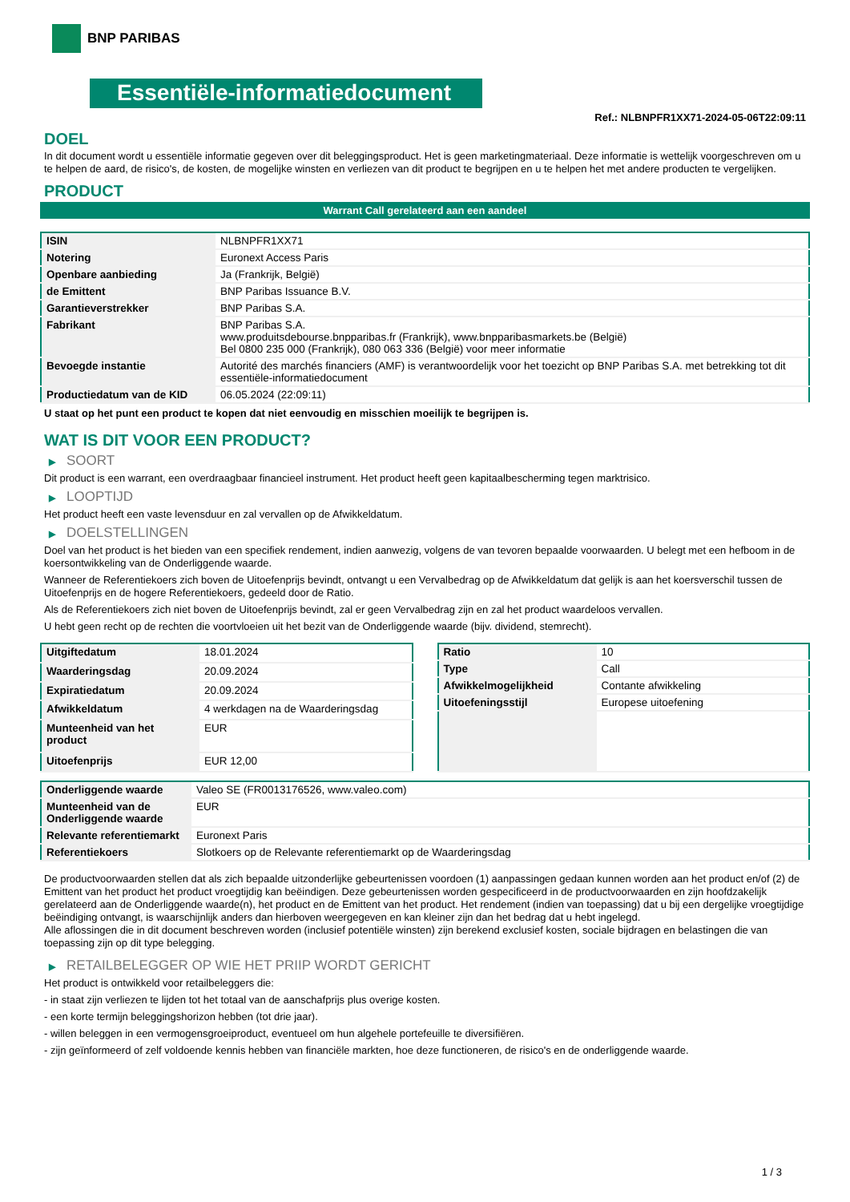BNP PARIBAS
Essentiële-informatiedocument
Ref.: NLBNPFR1XX71-2024-05-06T22:09:11
DOEL
In dit document wordt u essentiële informatie gegeven over dit beleggingsproduct. Het is geen marketingmateriaal. Deze informatie is wettelijk voorgeschreven om u te helpen de aard, de risico's, de kosten, de mogelijke winsten en verliezen van dit product te begrijpen en u te helpen het met andere producten te vergelijken.
PRODUCT
Warrant Call gerelateerd aan een aandeel
| ISIN | NLBNPFR1XX71 |
| Notering | Euronext Access Paris |
| Openbare aanbieding | Ja (Frankrijk, België) |
| de Emittent | BNP Paribas Issuance B.V. |
| Garantieverstrekker | BNP Paribas S.A. |
| Fabrikant | BNP Paribas S.A. www.produitsdebourse.bnpparibas.fr (Frankrijk), www.bnpparibasmarkets.be (België) Bel 0800 235 000 (Frankrijk), 080 063 336 (België) voor meer informatie |
| Bevoegde instantie | Autorité des marchés financiers (AMF) is verantwoordelijk voor het toezicht op BNP Paribas S.A. met betrekking tot dit essentiële-informatiedocument |
| Productiedatum van de KID | 06.05.2024 (22:09:11) |
U staat op het punt een product te kopen dat niet eenvoudig en misschien moeilijk te begrijpen is.
WAT IS DIT VOOR EEN PRODUCT?
▶ SOORT
Dit product is een warrant, een overdraagbaar financieel instrument. Het product heeft geen kapitaalbescherming tegen marktrisico.
▶ LOOPTIJD
Het product heeft een vaste levensduur en zal vervallen op de Afwikkeldatum.
▶ DOELSTELLINGEN
Doel van het product is het bieden van een specifiek rendement, indien aanwezig, volgens de van tevoren bepaalde voorwaarden. U belegt met een hefboom in de koersontwikkeling van de Onderliggende waarde.
Wanneer de Referentiekoers zich boven de Uitoefenprijs bevindt, ontvangt u een Vervalbedrag op de Afwikkeldatum dat gelijk is aan het koersverschil tussen de Uitoefenprijs en de hogere Referentiekoers, gedeeld door de Ratio.
Als de Referentiekoers zich niet boven de Uitoefenprijs bevindt, zal er geen Vervalbedrag zijn en zal het product waardeloos vervallen.
U hebt geen recht op de rechten die voortvloeien uit het bezit van de Onderliggende waarde (bijv. dividend, stemrecht).
| Uitgiftedatum | 18.01.2024 |
| Waarderingsdag | 20.09.2024 |
| Expiratiedatum | 20.09.2024 |
| Afwikkeldatum | 4 werkdagen na de Waarderingsdag |
| Munteenheid van het product | EUR |
| Uitoefenprijs | EUR 12,00 |
| Ratio | 10 |
| Type | Call |
| Afwikkelmogelijkheid | Contante afwikkeling |
| Uitoefeningsstijl | Europese uitoefening |
| Onderliggende waarde | Valeo SE (FR0013176526, www.valeo.com) |
| Munteenheid van de Onderliggende waarde | EUR |
| Relevante referentiemarkt | Euronext Paris |
| Referentiekoers | Slotkoers op de Relevante referentiemarkt op de Waarderingsdag |
De productvoorwaarden stellen dat als zich bepaalde uitzonderlijke gebeurtenissen voordoen (1) aanpassingen gedaan kunnen worden aan het product en/of (2) de Emittent van het product het product vroegtijdig kan beëindigen. Deze gebeurtenissen worden gespecificeerd in de productvoorwaarden en zijn hoofdzakelijk gerelateerd aan de Onderliggende waarde(n), het product en de Emittent van het product. Het rendement (indien van toepassing) dat u bij een dergelijke vroegtijdige beëindiging ontvangt, is waarschijnlijk anders dan hierboven weergegeven en kan kleiner zijn dan het bedrag dat u hebt ingelegd.
Alle aflossingen die in dit document beschreven worden (inclusief potentiële winsten) zijn berekend exclusief kosten, sociale bijdragen en belastingen die van toepassing zijn op dit type belegging.
▶ RETAILBELEGGER OP WIE HET PRIIP WORDT GERICHT
Het product is ontwikkeld voor retailbeleggers die:
- in staat zijn verliezen te lijden tot het totaal van de aanschafprijs plus overige kosten.
- een korte termijn beleggingshorizon hebben (tot drie jaar).
- willen beleggen in een vermogensgroeiproduct, eventueel om hun algehele portefeuille te diversifiëren.
- zijn geïnformeerd of zelf voldoende kennis hebben van financiële markten, hoe deze functioneren, de risico's en de onderliggende waarde.
1 / 3